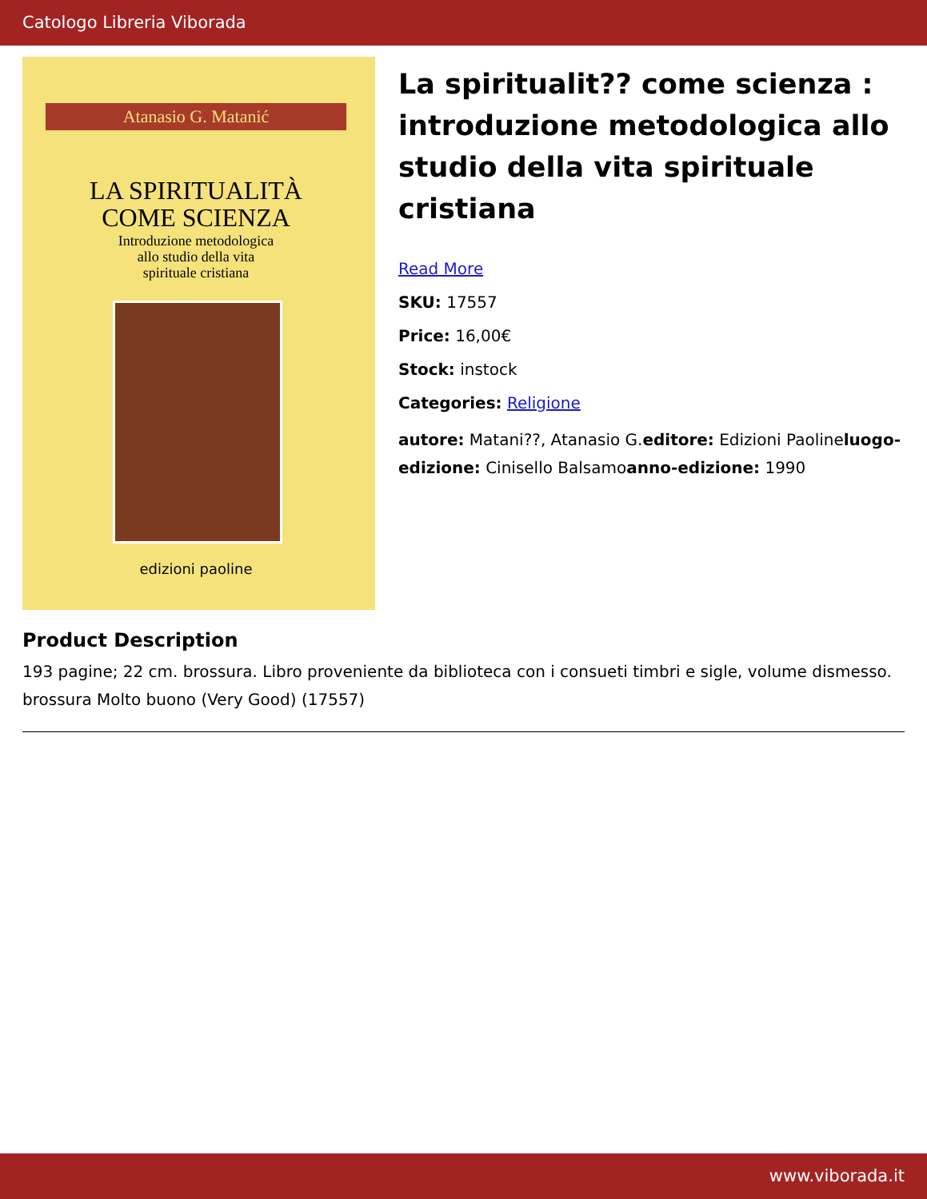Catologo Libreria Viborada
Atanasio G. Matanić
LA SPIRITUALITÀ
COME SCIENZA
Introduzione metodologica
allo studio della vita
spirituale cristiana
edizioni paoline
La spiritualit?? come scienza : introduzione metodologica allo studio della vita spirituale cristiana
Read More
SKU: 17557
Price: 16,00€
Stock: instock
Categories: Religione
autore: Matani??, Atanasio G.editore: Edizioni Paolineluogo-edizione: Cinisello Balsamoanno-edizione: 1990
Product Description
193 pagine; 22 cm. brossura. Libro proveniente da biblioteca con i consueti timbri e sigle, volume dismesso. brossura Molto buono (Very Good) (17557)
www.viborada.it